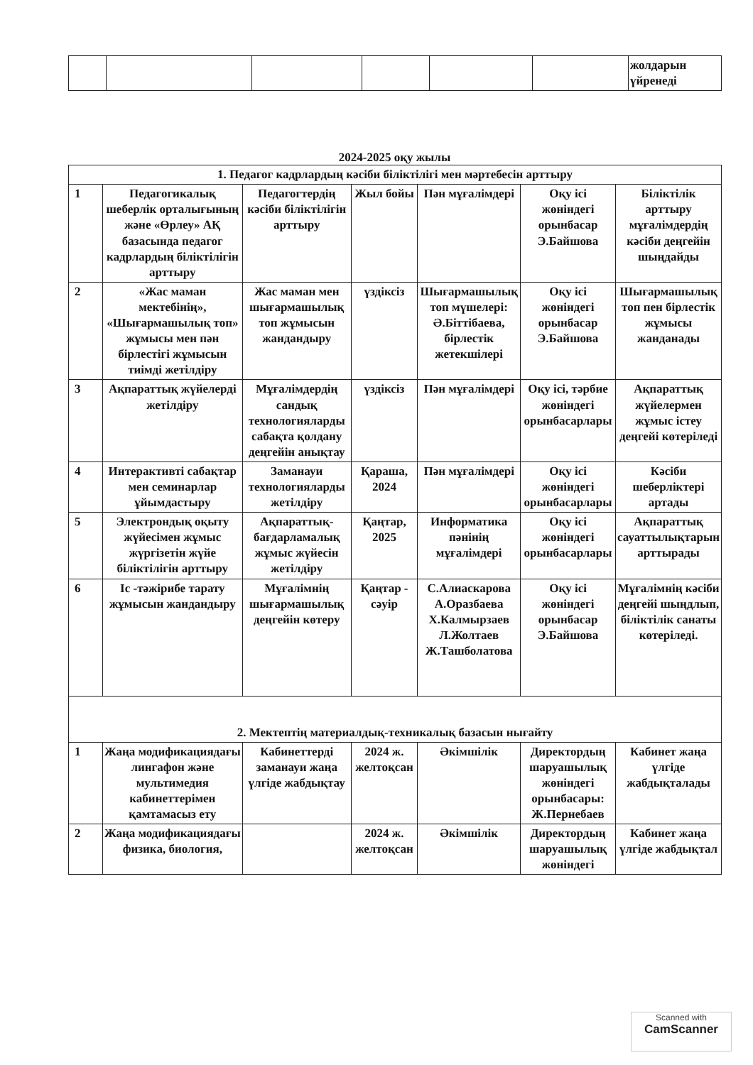| | | | | | | жолдарын үйренеді |
2024-2025 оқу жылы
| 1. Педагог кадрлардың кәсіби біліктілігі мен мәртебесін арттыру | | | | | | |
| 1 | Педагогикалық шеберлік орталығының және «Өрлеу» АҚ базасында педагог кадрлардың біліктілігін арттыру | Педагогтердің кәсіби біліктілігін арттыру | Жыл бойы | Пән мұғалімдері | Оқу ісі жөніндегі орынбасар Э.Байшова | Біліктілік арттыру мұғалімдердің кәсіби деңгейін шыңдайды |
| 2 | «Жас маман мектебінің», «Шығармашылық топ» жұмысы мен пән бірлестігі жұмысын тиімді жетілдіру | Жас маман мен шығармашылық топ жұмысын жандандыру | үздіксіз | Шығармашылық топ мүшелері: Ә.Біттібаева, бірлестік жетекшілері | Оқу ісі жөніндегі орынбасар Э.Байшова | Шығармашылық топ пен бірлестік жұмысы жанданады |
| 3 | Ақпараттық жүйелерді жетілдіру | Мұғалімдердің сандық технологияларды сабақта қолдану деңгейін анықтау | үздіксіз | Пән мұғалімдері | Оқу ісі, тәрбие жөніндегі орынбасарлары | Ақпараттық жүйелермен жұмыс істеу деңгейі көтеріледі |
| 4 | Интерактивті сабақтар мен семинарлар ұйымдастыру | Заманауи технологияларды жетілдіру | Қараша, 2024 | Пән мұғалімдері | Оқу ісі жөніндегі орынбасарлары | Кәсіби шеберліктері артады |
| 5 | Электрондық оқыту жүйесімен жұмыс жүргізетін жүйе біліктілігін арттыру | Ақпараттық-бағдарламалық жұмыс жүйесін жетілдіру | Қаңтар, 2025 | Информатика пәнінің мұғалімдері | Оқу ісі жөніндегі орынбасарлары | Ақпараттық сауаттылықтарын арттырады |
| 6 | Іс -тәжірибе тарату жұмысын жандандыру | Мұғалімнің шығармашылық деңгейін көтеру | Қаңтар - сәуір | С.Алиаскарова А.Оразбаева Х.Калмырзаев Л.Жолтаев Ж.Ташболатова | Оқу ісі жөніндегі орынбасар Э.Байшова | Мұғалімнің кәсіби деңгейі шыңдлып, біліктілік санаты көтеріледі. |
| 2. Мектептің материалдық-техникалық базасын нығайту | | | | | | |
| 1 | Жаңа модификациядағы лингафон және мультимедия кабинеттерімен қамтамасыз ету | Кабинеттерді заманауи жаңа үлгіде жабдықтау | 2024 ж. желтоқсан | Әкімшілік | Директордың шаруашылық жөніндегі орынбасары: Ж.Пернебаев | Кабинет жаңа үлгіде жабдықталады |
| 2 | Жаңа модификациядағы физика, биология, | | 2024 ж. желтоқсан | Әкімшілік | Директордың шаруашылық жөніндегі | Кабинет жаңа үлгіде жабдықтал |
Scanned with
CamScanner